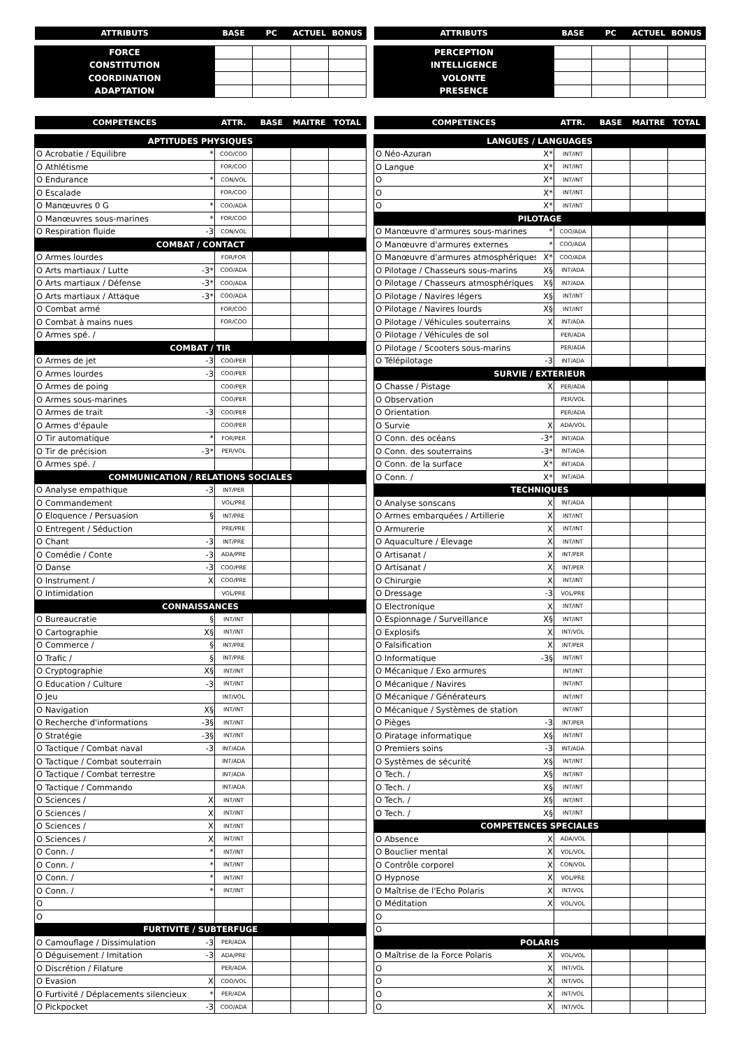| ATTRIBUTS | BASE | PC | ACTUEL | BONUS |
| --- | --- | --- | --- | --- |
| FORCE | | | | |
| CONSTITUTION | | | | |
| COORDINATION | | | | |
| ADAPTATION | | | | |
| ATTRIBUTS | BASE | PC | ACTUEL | BONUS |
| --- | --- | --- | --- | --- |
| PERCEPTION | | | | |
| INTELLIGENCE | | | | |
| VOLONTE | | | | |
| PRESENCE | | | | |
| COMPETENCES | | ATTR. | BASE | MAITRE | TOTAL |
| --- | --- | --- | --- | --- | --- |
| APTITUDES PHYSIQUES | | | | | |
| O Acrobatie / Equilibre | * | COO/COO | | | |
| O Athlétisme | | FOR/COO | | | |
| O Endurance | * | CON/VOL | | | |
| O Escalade | | FOR/COO | | | |
| O Manœuvres 0 G | * | COO/ADA | | | |
| O Manœuvres sous-marines | * | FOR/COO | | | |
| O Respiration fluide | -3 | CON/VOL | | | |
| COMBAT / CONTACT | | | | | |
| O Armes lourdes | | FOR/FOR | | | |
| O Arts martiaux / Lutte | -3* | COO/ADA | | | |
| O Arts martiaux / Défense | -3* | COO/ADA | | | |
| O Arts martiaux / Attaque | -3* | COO/ADA | | | |
| O Combat armé | | FOR/COO | | | |
| O Combat à mains nues | | FOR/COO | | | |
| O Armes spé. / | | | | | |
| COMBAT / TIR | | | | | |
| O Armes de jet | -3 | COO/PER | | | |
| O Armes lourdes | -3 | COO/PER | | | |
| O Armes de poing | | COO/PER | | | |
| O Armes sous-marines | | COO/PER | | | |
| O Armes de trait | -3 | COO/PER | | | |
| O Armes d'épaule | | COO/PER | | | |
| O Tir automatique | * | FOR/PER | | | |
| O Tir de précision | -3* | PER/VOL | | | |
| O Armes spé. / | | | | | |
| COMMUNICATION / RELATIONS SOCIALES | | | | | |
| O Analyse empathique | -3 | INT/PER | | | |
| O Commandement | | VOL/PRE | | | |
| O Eloquence / Persuasion | § | INT/PRE | | | |
| O Entregent / Séduction | | PRE/PRE | | | |
| O Chant | -3 | INT/PRE | | | |
| O Comédie / Conte | -3 | ADA/PRE | | | |
| O Danse | -3 | COO/PRE | | | |
| O Instrument / | X | COO/PRE | | | |
| O Intimidation | | VOL/PRE | | | |
| CONNAISSANCES | | | | | |
| O Bureaucratie | § | INT/INT | | | |
| O Cartographie | X§ | INT/INT | | | |
| O Commerce / | § | INT/PRE | | | |
| O Trafic / | § | INT/PRE | | | |
| O Cryptographie | X§ | INT/INT | | | |
| O Education / Culture | -3 | INT/INT | | | |
| O Jeu | | INT/VOL | | | |
| O Navigation | X§ | INT/INT | | | |
| O Recherche d'informations | -3§ | INT/INT | | | |
| O Stratégie | -3§ | INT/INT | | | |
| O Tactique / Combat naval | -3 | INT/ADA | | | |
| O Tactique / Combat souterrain | | INT/ADA | | | |
| O Tactique / Combat terrestre | | INT/ADA | | | |
| O Tactique / Commando | | INT/ADA | | | |
| O Sciences / | X | INT/INT | | | |
| O Sciences / | X | INT/INT | | | |
| O Sciences / | X | INT/INT | | | |
| O Sciences / | X | INT/INT | | | |
| O Conn. / | * | INT/INT | | | |
| O Conn. / | * | INT/INT | | | |
| O Conn. / | * | INT/INT | | | |
| O Conn. / | * | INT/INT | | | |
| O | | | | | |
| O | | | | | |
| FURTIVITE / SUBTERFUGE | | | | | |
| O Camouflage / Dissimulation | -3 | PER/ADA | | | |
| O Déguisement / Imitation | -3 | ADA/PRE | | | |
| O Discrétion / Filature | | PER/ADA | | | |
| O Evasion | X | COO/VOL | | | |
| O Furtivité / Déplacements silencieux | * | PER/ADA | | | |
| O Pickpocket | -3 | COO/ADA | | | |
| COMPETENCES | | ATTR. | BASE | MAITRE | TOTAL |
| --- | --- | --- | --- | --- | --- |
| LANGUES / LANGUAGES | | | | | |
| O Néo-Azuran | X* | INT/INT | | | |
| O Langue | X* | INT/INT | | | |
| O | X* | INT/INT | | | |
| O | X* | INT/INT | | | |
| O | X* | INT/INT | | | |
| PILOTAGE | | | | | |
| O Manœuvre d'armures sous-marines | * | COO/ADA | | | |
| O Manœuvre d'armures externes | * | COO/ADA | | | |
| O Manœuvre d'armures atmosphériques | X* | COO/ADA | | | |
| O Pilotage / Chasseurs sous-marins | X§ | INT/ADA | | | |
| O Pilotage / Chasseurs atmosphériques | X§ | INT/ADA | | | |
| O Pilotage / Navires légers | X§ | INT/INT | | | |
| O Pilotage / Navires lourds | X§ | INT/INT | | | |
| O Pilotage / Véhicules souterrains | X | INT/ADA | | | |
| O Pilotage / Véhicules de sol | | PER/ADA | | | |
| O Pilotage / Scooters sous-marins | | PER/ADA | | | |
| O Télépilotage | -3 | INT/ADA | | | |
| SURVIE / EXTERIEUR | | | | | |
| O Chasse / Pistage | X | PER/ADA | | | |
| O Observation | | PER/VOL | | | |
| O Orientation | | PER/ADA | | | |
| O Survie | X | ADA/VOL | | | |
| O Conn. des océans | -3* | INT/ADA | | | |
| O Conn. des souterrains | -3* | INT/ADA | | | |
| O Conn. de la surface | X* | INT/ADA | | | |
| O Conn. / | X* | INT/ADA | | | |
| TECHNIQUES | | | | | |
| O Analyse sonscans | X | INT/ADA | | | |
| O Armes embarquées / Artillerie | X | INT/INT | | | |
| O Armurerie | X | INT/INT | | | |
| O Aquaculture / Elevage | X | INT/INT | | | |
| O Artisanat / | X | INT/PER | | | |
| O Artisanat / | X | INT/PER | | | |
| O Chirurgie | X | INT/INT | | | |
| O Dressage | -3 | VOL/PRE | | | |
| O Electronique | X | INT/INT | | | |
| O Espionnage / Surveillance | X§ | INT/INT | | | |
| O Explosifs | X | INT/VOL | | | |
| O Falsification | X | INT/PER | | | |
| O Informatique | -3§ | INT/INT | | | |
| O Mécanique / Exo armures | | INT/INT | | | |
| O Mécanique / Navires | | INT/INT | | | |
| O Mécanique / Générateurs | | INT/INT | | | |
| O Mécanique / Systèmes de station | | INT/INT | | | |
| O Pièges | -3 | INT/PER | | | |
| O Piratage informatique | X§ | INT/INT | | | |
| O Premiers soins | -3 | INT/ADA | | | |
| O Systèmes de sécurité | X§ | INT/INT | | | |
| O Tech. / | X§ | INT/INT | | | |
| O Tech. / | X§ | INT/INT | | | |
| O Tech. / | X§ | INT/INT | | | |
| O Tech. / | X§ | INT/INT | | | |
| COMPETENCES SPECIALES | | | | | |
| O Absence | X | ADA/VOL | | | |
| O Bouclier mental | X | VOL/VOL | | | |
| O Contrôle corporel | X | CON/VOL | | | |
| O Hypnose | X | VOL/PRE | | | |
| O Maîtrise de l'Echo Polaris | X | INT/VOL | | | |
| O Méditation | X | VOL/VOL | | | |
| O | | | | | |
| O | | | | | |
| POLARIS | | | | | |
| O Maîtrise de la Force Polaris | X | VOL/VOL | | | |
| O | X | INT/VOL | | | |
| O | X | INT/VOL | | | |
| O | X | INT/VOL | | | |
| O | X | INT/VOL | | | |